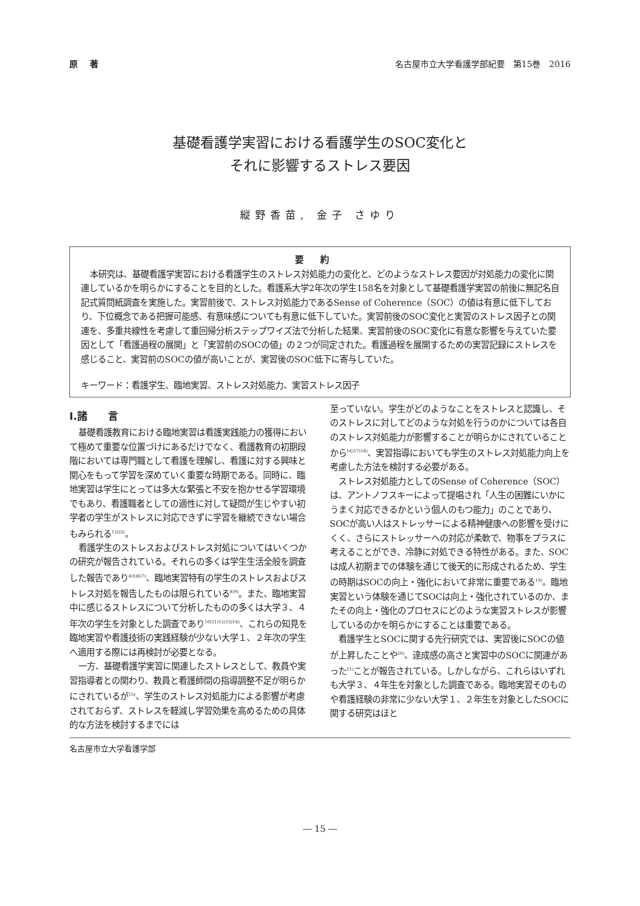原著 名古屋市立大学看護学部紀要　第15巻　2016
基礎看護学実習における看護学生のSOC変化と
それに影響するストレス要因
縦野香苗, 金子 さゆり
要約
本研究は、基礎看護学実習における看護学生のストレス対処能力の変化と、どのようなストレス要因が対処能力の変化に関連しているかを明らかにすることを目的とした。看護系大学2年次の学生158名を対象として基礎看護学実習の前後に無記名自記式質問紙調査を実施した。実習前後で、ストレス対処能力であるSense of Coherence（SOC）の値は有意に低下しており、下位概念である把握可能感、有意味感についても有意に低下していた。実習前後のSOC変化と実習のストレス因子との関連を、多重共線性を考慮して重回帰分析ステップワイズ法で分析した結果、実習前後のSOC変化に有意な影響を与えていた要因として「看護過程の展開」と「実習前のSOCの値」の２つが同定された。看護過程を展開するための実習記録にストレスを感じること、実習前のSOCの値が高いことが、実習後のSOC低下に寄与していた。
キーワード：看護学生、臨地実習、ストレス対処能力、実習ストレス因子
Ⅰ.諸　　言
基礎看護教育における臨地実習は看護実践能力の獲得において極めて重要な位置づけにあるだけでなく、看護教育の初期段階においては専門職として看護を理解し、看護に対する興味と関心をもって学習を深めていく重要な時期である。同時に、臨地実習は学生にとっては多大な緊張と不安を抱かせる学習環境でもあり、看護職者としての適性に対して疑問が生じやすい初学者の学生がストレスに対応できずに学習を継続できない場合もみられる<sup>1)2)3)</sup>。
看護学生のストレスおよびストレス対処についてはいくつかの研究が報告されている。それらの多くは学生生活全般を調査した報告であり<sup>4)5)6)7)</sup>、臨地実習特有の学生のストレスおよびストレス対処を報告したものは限られている<sup>8)9)</sup>。また、臨地実習中に感じるストレスについて分析したものの多くは大学３、４年次の学生を対象とした調査であり<sup>10)11)12)13)14)</sup>、これらの知見を臨地実習や看護技術の実践経験が少ない大学１、２年次の学生へ適用する際には再検討が必要となる。
一方、基礎看護学実習に関連したストレスとして、教員や実習指導者との関わり、教員と看護師間の指導調整不足が明らかにされているが<sup>15)</sup>、学生のストレス対処能力による影響が考慮されておらず、ストレスを軽減し学習効果を高めるための具体的な方法を検討するまでには
至っていない。学生がどのようなことをストレスと認識し、そのストレスに対してどのような対処を行うのかについては各自のストレス対処能力が影響することが明らかにされていることから<sup>16)17)18)</sup>、実習指導においても学生のストレス対処能力向上を考慮した方法を検討する必要がある。
ストレス対処能力としてのSense of Coherence（SOC）は、アントノフスキーによって提唱され「人生の困難にいかにうまく対応できるかという個人のもつ能力」のことであり、SOCが高い人はストレッサーによる精神健康への影響を受けにくく、さらにストレッサーへの対応が柔軟で、物事をプラスに考えることができ、冷静に対処できる特性がある。また、SOCは成人初期までの体験を通じて後天的に形成されるため、学生の時期はSOCの向上・強化において非常に重要である<sup>19)</sup>。臨地実習という体験を通じてSOCは向上・強化されているのか、またその向上・強化のプロセスにどのような実習ストレスが影響しているのかを明らかにすることは重要である。
看護学生とSOCに関する先行研究では、実習後にSOCの値が上昇したことや<sup>20)</sup>、達成感の高さと実習中のSOCに関連があった<sup>21)</sup>ことが報告されている。しかしながら、これらはいずれも大学３、４年生を対象とした調査である。臨地実習そのものや看護経験の非常に少ない大学１、２年生を対象としたSOCに関する研究はほと
名古屋市立大学看護学部
― 15 ―